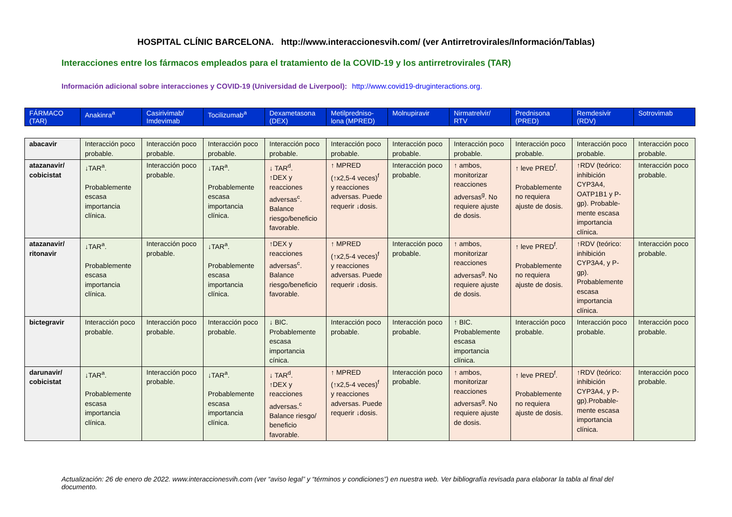HOSPITAL CLÍNIC BARCELONA. http://www.interaccionesvih.com/ (ver Antirretrovirales/Información/Tablas)
Interacciones entre los fármacos empleados para el tratamiento de la COVID-19 y los antirretrovirales (TAR)
Información adicional sobre interacciones y COVID-19 (Universidad de Liverpool): http://www.covid19-druginteractions.org.
| FÁRMACO (TAR) | Anakinra<sup>a</sup> | Casirivimab/ Imdevimab | Tocilizumab<sup>a</sup> | Dexametasona (DEX) | Metilpredniso-lona (MPRED) | Molnupiravir | Nirmatrelvir/ RTV | Prednisona (PRED) | Remdesivir (RDV) | Sotrovimab |
| --- | --- | --- | --- | --- | --- | --- | --- | --- | --- | --- |
| abacavir | Interacción poco probable. | Interacción poco probable. | Interacción poco probable. | Interacción poco probable. | Interacción poco probable. | Interacción poco probable. | Interacción poco probable. | Interacción poco probable. | Interacción poco probable. | Interacción poco probable. |
| atazanavir/ cobicistat | ↓TAR<sup>a</sup>. Probablemente escasa importancia clínica. | Interacción poco probable. | ↓TAR<sup>a</sup>. Probablemente escasa importancia clínica. | ↓ TAR<sup>d</sup>. ↑DEX y reacciones adversas<sup>c</sup>. Balance riesgo/beneficio favorable. | ↑ MPRED (↑x2,5-4 veces)<sup>f</sup> y reacciones adversas. Puede requerir ↓dosis. | Interacción poco probable. | ↑ ambos, monitorizar reacciones adversas<sup>g</sup>. No requiere ajuste de dosis. | ↑ leve PRED<sup>f</sup>. Probablemente no requiera ajuste de dosis. | ↑RDV (teórico: inhibición CYP3A4, OATP1B1 y P-gp). Probable-mente escasa importancia clínica. | Interacción poco probable. |
| atazanavir/ ritonavir | ↓TAR<sup>a</sup>. Probablemente escasa importancia clínica. | Interacción poco probable. | ↓TAR<sup>a</sup>. Probablemente escasa importancia clínica. | ↑DEX y reacciones adversas<sup>c</sup>. Balance riesgo/beneficio favorable. | ↑ MPRED (↑x2,5-4 veces)<sup>f</sup> y reacciones adversas. Puede requerir ↓dosis. | Interacción poco probable. | ↑ ambos, monitorizar reacciones adversas<sup>g</sup>. No requiere ajuste de dosis. | ↑ leve PRED<sup>f</sup>. Probablemente no requiera ajuste de dosis. | ↑RDV (teórico: inhibición CYP3A4, y P-gp). Probablemente escasa importancia clínica. | Interacción poco probable. |
| bictegravir | Interacción poco probable. | Interacción poco probable. | Interacción poco probable. | ↓ BIC. Probablemente escasa importancia cínica. | Interacción poco probable. | Interacción poco probable. | ↑ BIC. Probablemente escasa importancia clínica. | Interacción poco probable. | Interacción poco probable. | Interacción poco probable. |
| darunavir/ cobicistat | ↓TAR<sup>a</sup>. Probablemente escasa importancia clínica. | Interacción poco probable. | ↓TAR<sup>a</sup>. Probablemente escasa importancia clínica. | ↓ TAR<sup>d</sup>. ↑DEX y reacciones adversas.<sup>c</sup> Balance riesgo/ beneficio favorable. | ↑ MPRED (↑x2,5-4 veces)<sup>f</sup> y reacciones adversas. Puede requerir ↓dosis. | Interacción poco probable. | ↑ ambos, monitorizar reacciones adversas<sup>g</sup>. No requiere ajuste de dosis. | ↑ leve PRED<sup>f</sup>. Probablemente no requiera ajuste de dosis. | ↑RDV (teórico: inhibición CYP3A4, y P-gp).Probable-mente escasa importancia clínica. | Interacción poco probable. |
Actualización: 26 de enero de 2022. www.interaccionesvih.com (ver “aviso legal” y “términos y condiciones”) en nuestra web. Ver bibliografía revisada para elaborar la tabla al final del documento.